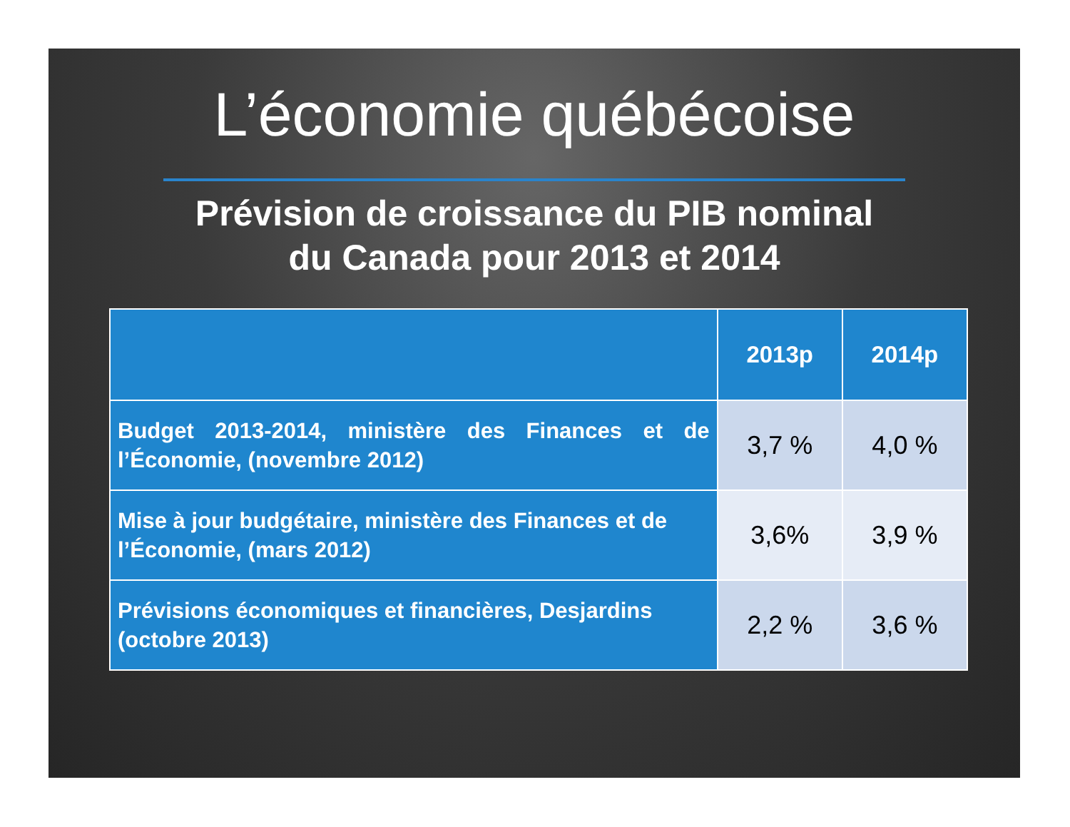L’économie québécoise
Prévision de croissance du PIB nominal
du Canada pour 2013 et 2014
| | 2013p | 2014p |
| --- | --- | --- |
| Budget 2013-2014, ministère des Finances et de l’Économie, (novembre 2012) | 3,7 % | 4,0 % |
| Mise à jour budgétaire, ministère des Finances et de l’Économie, (mars 2012) | 3,6% | 3,9 % |
| Prévisions économiques et financières, Desjardins (octobre 2013) | 2,2 % | 3,6 % |